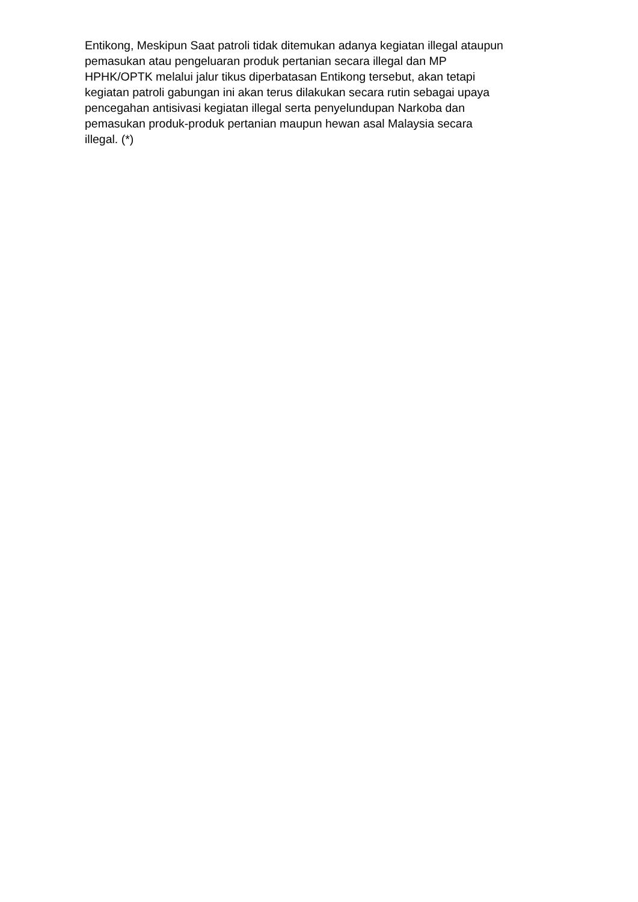Entikong, Meskipun Saat patroli tidak ditemukan adanya kegiatan illegal ataupun
pemasukan atau pengeluaran produk pertanian secara illegal dan MP
HPHK/OPTK melalui jalur tikus diperbatasan Entikong tersebut, akan tetapi
kegiatan patroli gabungan ini akan terus dilakukan secara rutin sebagai upaya
pencegahan antisivasi kegiatan illegal serta penyelundupan Narkoba dan
pemasukan produk-produk pertanian maupun hewan asal Malaysia secara
illegal. (*)